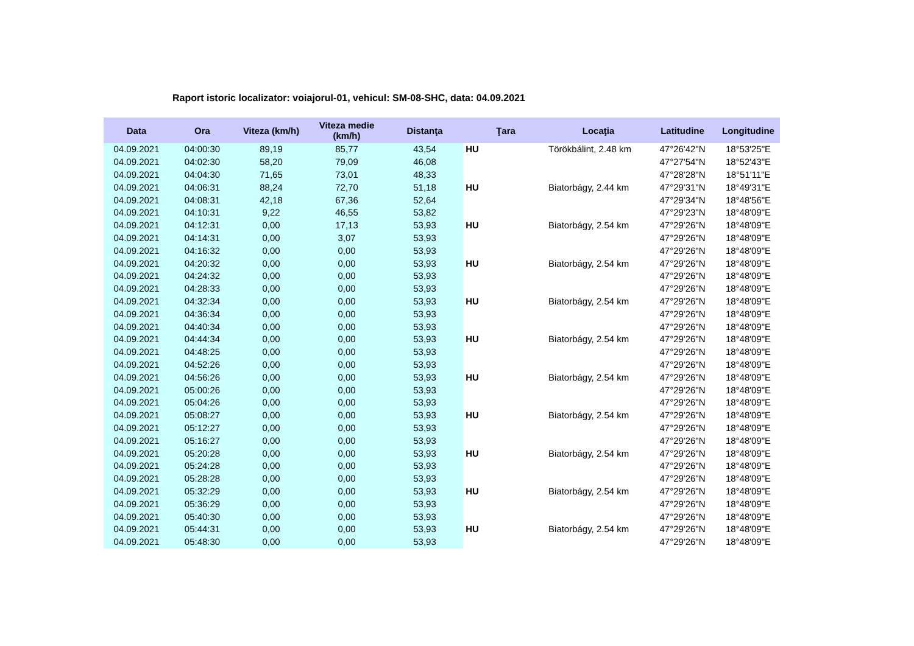Raport istoric localizator: voiajorul-01, vehicul: SM-08-SHC, data: 04.09.2021
| Data | Ora | Viteza (km/h) | Viteza medie (km/h) | Distanţa | Ţara | Locaţia | Latitudine | Longitudine |
| --- | --- | --- | --- | --- | --- | --- | --- | --- |
| 04.09.2021 | 04:00:30 | 89,19 | 85,77 | 43,54 | HU | Törökbálint, 2.48 km | 47°26'42"N | 18°53'25"E |
| 04.09.2021 | 04:02:30 | 58,20 | 79,09 | 46,08 | | | 47°27'54"N | 18°52'43"E |
| 04.09.2021 | 04:04:30 | 71,65 | 73,01 | 48,33 | | | 47°28'28"N | 18°51'11"E |
| 04.09.2021 | 04:06:31 | 88,24 | 72,70 | 51,18 | HU | Biatorbágy, 2.44 km | 47°29'31"N | 18°49'31"E |
| 04.09.2021 | 04:08:31 | 42,18 | 67,36 | 52,64 | | | 47°29'34"N | 18°48'56"E |
| 04.09.2021 | 04:10:31 | 9,22 | 46,55 | 53,82 | | | 47°29'23"N | 18°48'09"E |
| 04.09.2021 | 04:12:31 | 0,00 | 17,13 | 53,93 | HU | Biatorbágy, 2.54 km | 47°29'26"N | 18°48'09"E |
| 04.09.2021 | 04:14:31 | 0,00 | 3,07 | 53,93 | | | 47°29'26"N | 18°48'09"E |
| 04.09.2021 | 04:16:32 | 0,00 | 0,00 | 53,93 | | | 47°29'26"N | 18°48'09"E |
| 04.09.2021 | 04:20:32 | 0,00 | 0,00 | 53,93 | HU | Biatorbágy, 2.54 km | 47°29'26"N | 18°48'09"E |
| 04.09.2021 | 04:24:32 | 0,00 | 0,00 | 53,93 | | | 47°29'26"N | 18°48'09"E |
| 04.09.2021 | 04:28:33 | 0,00 | 0,00 | 53,93 | | | 47°29'26"N | 18°48'09"E |
| 04.09.2021 | 04:32:34 | 0,00 | 0,00 | 53,93 | HU | Biatorbágy, 2.54 km | 47°29'26"N | 18°48'09"E |
| 04.09.2021 | 04:36:34 | 0,00 | 0,00 | 53,93 | | | 47°29'26"N | 18°48'09"E |
| 04.09.2021 | 04:40:34 | 0,00 | 0,00 | 53,93 | | | 47°29'26"N | 18°48'09"E |
| 04.09.2021 | 04:44:34 | 0,00 | 0,00 | 53,93 | HU | Biatorbágy, 2.54 km | 47°29'26"N | 18°48'09"E |
| 04.09.2021 | 04:48:25 | 0,00 | 0,00 | 53,93 | | | 47°29'26"N | 18°48'09"E |
| 04.09.2021 | 04:52:26 | 0,00 | 0,00 | 53,93 | | | 47°29'26"N | 18°48'09"E |
| 04.09.2021 | 04:56:26 | 0,00 | 0,00 | 53,93 | HU | Biatorbágy, 2.54 km | 47°29'26"N | 18°48'09"E |
| 04.09.2021 | 05:00:26 | 0,00 | 0,00 | 53,93 | | | 47°29'26"N | 18°48'09"E |
| 04.09.2021 | 05:04:26 | 0,00 | 0,00 | 53,93 | | | 47°29'26"N | 18°48'09"E |
| 04.09.2021 | 05:08:27 | 0,00 | 0,00 | 53,93 | HU | Biatorbágy, 2.54 km | 47°29'26"N | 18°48'09"E |
| 04.09.2021 | 05:12:27 | 0,00 | 0,00 | 53,93 | | | 47°29'26"N | 18°48'09"E |
| 04.09.2021 | 05:16:27 | 0,00 | 0,00 | 53,93 | | | 47°29'26"N | 18°48'09"E |
| 04.09.2021 | 05:20:28 | 0,00 | 0,00 | 53,93 | HU | Biatorbágy, 2.54 km | 47°29'26"N | 18°48'09"E |
| 04.09.2021 | 05:24:28 | 0,00 | 0,00 | 53,93 | | | 47°29'26"N | 18°48'09"E |
| 04.09.2021 | 05:28:28 | 0,00 | 0,00 | 53,93 | | | 47°29'26"N | 18°48'09"E |
| 04.09.2021 | 05:32:29 | 0,00 | 0,00 | 53,93 | HU | Biatorbágy, 2.54 km | 47°29'26"N | 18°48'09"E |
| 04.09.2021 | 05:36:29 | 0,00 | 0,00 | 53,93 | | | 47°29'26"N | 18°48'09"E |
| 04.09.2021 | 05:40:30 | 0,00 | 0,00 | 53,93 | | | 47°29'26"N | 18°48'09"E |
| 04.09.2021 | 05:44:31 | 0,00 | 0,00 | 53,93 | HU | Biatorbágy, 2.54 km | 47°29'26"N | 18°48'09"E |
| 04.09.2021 | 05:48:30 | 0,00 | 0,00 | 53,93 | | | 47°29'26"N | 18°48'09"E |